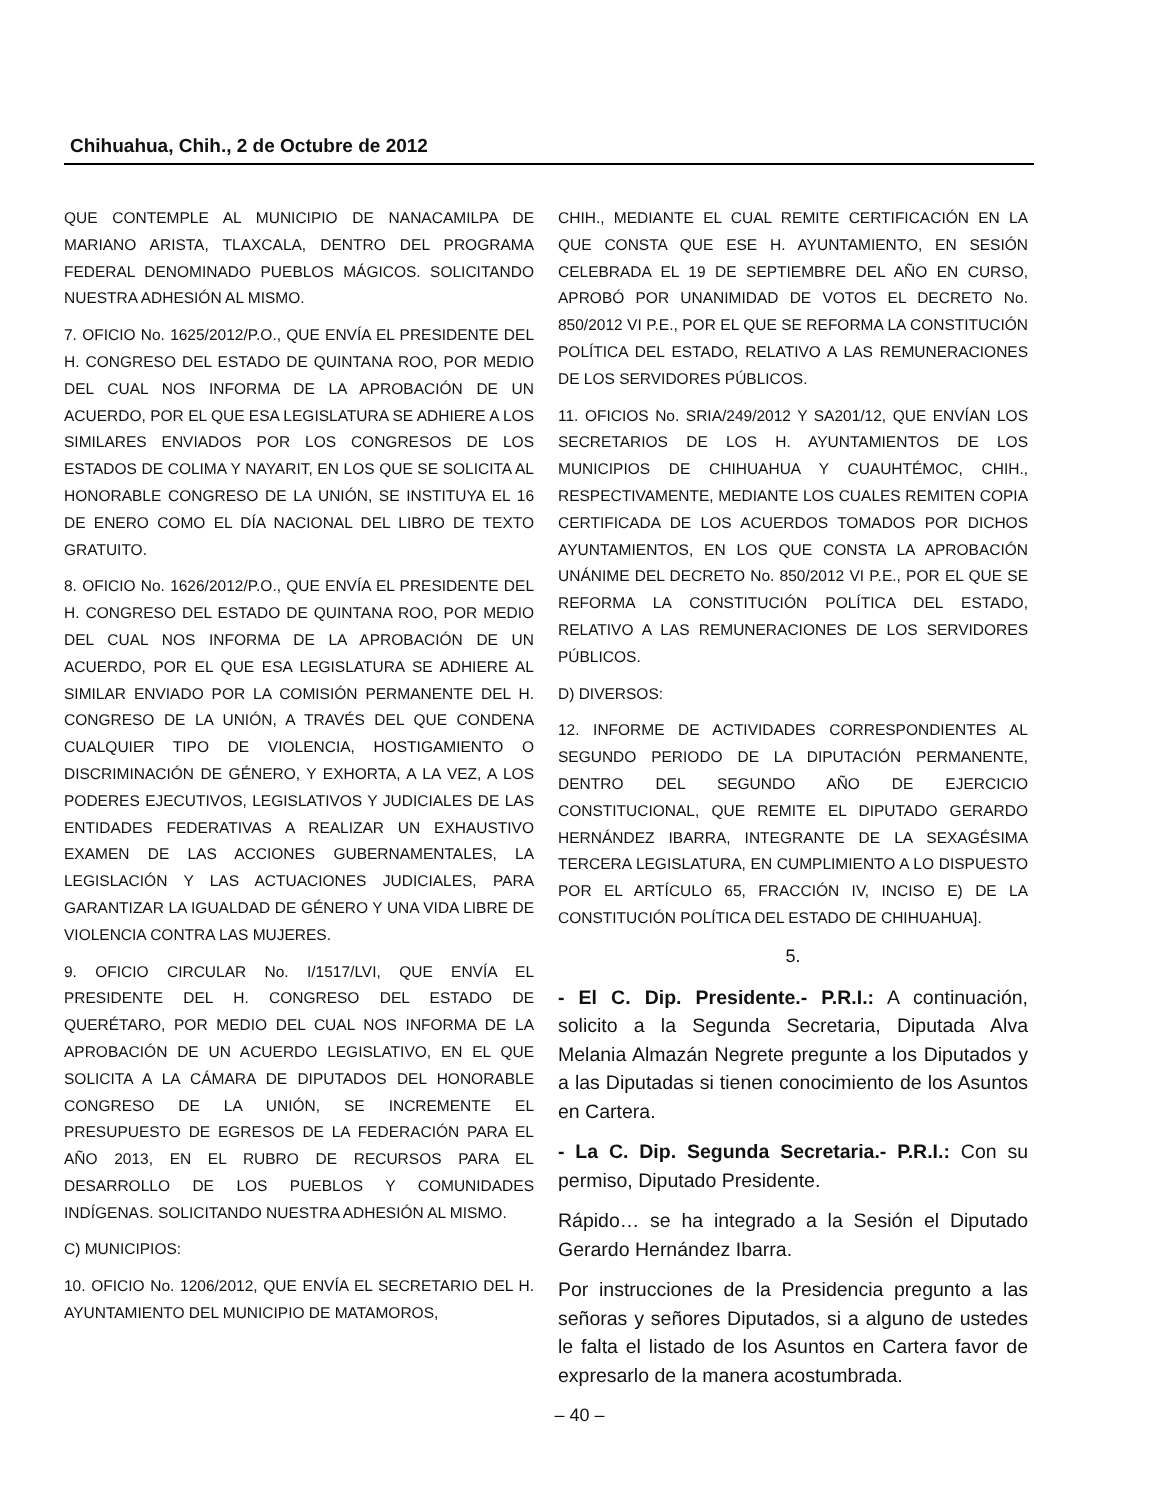Chihuahua, Chih., 2 de Octubre de 2012
QUE CONTEMPLE AL MUNICIPIO DE NANACAMILPA DE MARIANO ARISTA, TLAXCALA, DENTRO DEL PROGRAMA FEDERAL DENOMINADO PUEBLOS MÁGICOS. SOLICITANDO NUESTRA ADHESIÓN AL MISMO.
7. OFICIO No. 1625/2012/P.O., QUE ENVÍA EL PRESIDENTE DEL H. CONGRESO DEL ESTADO DE QUINTANA ROO, POR MEDIO DEL CUAL NOS INFORMA DE LA APROBACIÓN DE UN ACUERDO, POR EL QUE ESA LEGISLATURA SE ADHIERE A LOS SIMILARES ENVIADOS POR LOS CONGRESOS DE LOS ESTADOS DE COLIMA Y NAYARIT, EN LOS QUE SE SOLICITA AL HONORABLE CONGRESO DE LA UNIÓN, SE INSTITUYA EL 16 DE ENERO COMO EL DÍA NACIONAL DEL LIBRO DE TEXTO GRATUITO.
8. OFICIO No. 1626/2012/P.O., QUE ENVÍA EL PRESIDENTE DEL H. CONGRESO DEL ESTADO DE QUINTANA ROO, POR MEDIO DEL CUAL NOS INFORMA DE LA APROBACIÓN DE UN ACUERDO, POR EL QUE ESA LEGISLATURA SE ADHIERE AL SIMILAR ENVIADO POR LA COMISIÓN PERMANENTE DEL H. CONGRESO DE LA UNIÓN, A TRAVÉS DEL QUE CONDENA CUALQUIER TIPO DE VIOLENCIA, HOSTIGAMIENTO O DISCRIMINACIÓN DE GÉNERO, Y EXHORTA, A LA VEZ, A LOS PODERES EJECUTIVOS, LEGISLATIVOS Y JUDICIALES DE LAS ENTIDADES FEDERATIVAS A REALIZAR UN EXHAUSTIVO EXAMEN DE LAS ACCIONES GUBERNAMENTALES, LA LEGISLACIÓN Y LAS ACTUACIONES JUDICIALES, PARA GARANTIZAR LA IGUALDAD DE GÉNERO Y UNA VIDA LIBRE DE VIOLENCIA CONTRA LAS MUJERES.
9. OFICIO CIRCULAR No. I/1517/LVI, QUE ENVÍA EL PRESIDENTE DEL H. CONGRESO DEL ESTADO DE QUERÉTARO, POR MEDIO DEL CUAL NOS INFORMA DE LA APROBACIÓN DE UN ACUERDO LEGISLATIVO, EN EL QUE SOLICITA A LA CÁMARA DE DIPUTADOS DEL HONORABLE CONGRESO DE LA UNIÓN, SE INCREMENTE EL PRESUPUESTO DE EGRESOS DE LA FEDERACIÓN PARA EL AÑO 2013, EN EL RUBRO DE RECURSOS PARA EL DESARROLLO DE LOS PUEBLOS Y COMUNIDADES INDÍGENAS. SOLICITANDO NUESTRA ADHESIÓN AL MISMO.
C) MUNICIPIOS:
10. OFICIO No. 1206/2012, QUE ENVÍA EL SECRETARIO DEL H. AYUNTAMIENTO DEL MUNICIPIO DE MATAMOROS,
CHIH., MEDIANTE EL CUAL REMITE CERTIFICACIÓN EN LA QUE CONSTA QUE ESE H. AYUNTAMIENTO, EN SESIÓN CELEBRADA EL 19 DE SEPTIEMBRE DEL AÑO EN CURSO, APROBÓ POR UNANIMIDAD DE VOTOS EL DECRETO No. 850/2012 VI P.E., POR EL QUE SE REFORMA LA CONSTITUCIÓN POLÍTICA DEL ESTADO, RELATIVO A LAS REMUNERACIONES DE LOS SERVIDORES PÚBLICOS.
11. OFICIOS No. SRIA/249/2012 Y SA201/12, QUE ENVÍAN LOS SECRETARIOS DE LOS H. AYUNTAMIENTOS DE LOS MUNICIPIOS DE CHIHUAHUA Y CUAUHTÉMOC, CHIH., RESPECTIVAMENTE, MEDIANTE LOS CUALES REMITEN COPIA CERTIFICADA DE LOS ACUERDOS TOMADOS POR DICHOS AYUNTAMIENTOS, EN LOS QUE CONSTA LA APROBACIÓN UNÁNIME DEL DECRETO No. 850/2012 VI P.E., POR EL QUE SE REFORMA LA CONSTITUCIÓN POLÍTICA DEL ESTADO, RELATIVO A LAS REMUNERACIONES DE LOS SERVIDORES PÚBLICOS.
D) DIVERSOS:
12. INFORME DE ACTIVIDADES CORRESPONDIENTES AL SEGUNDO PERIODO DE LA DIPUTACIÓN PERMANENTE, DENTRO DEL SEGUNDO AÑO DE EJERCICIO CONSTITUCIONAL, QUE REMITE EL DIPUTADO GERARDO HERNÁNDEZ IBARRA, INTEGRANTE DE LA SEXAGÉSIMA TERCERA LEGISLATURA, EN CUMPLIMIENTO A LO DISPUESTO POR EL ARTÍCULO 65, FRACCIÓN IV, INCISO E) DE LA CONSTITUCIÓN POLÍTICA DEL ESTADO DE CHIHUAHUA].
5.
- El C. Dip. Presidente.- P.R.I.: A continuación, solicito a la Segunda Secretaria, Diputada Alva Melania Almazán Negrete pregunte a los Diputados y a las Diputadas si tienen conocimiento de los Asuntos en Cartera.
- La C. Dip. Segunda Secretaria.- P.R.I.: Con su permiso, Diputado Presidente.
Rápido… se ha integrado a la Sesión el Diputado Gerardo Hernández Ibarra.
Por instrucciones de la Presidencia pregunto a las señoras y señores Diputados, si a alguno de ustedes le falta el listado de los Asuntos en Cartera favor de expresarlo de la manera acostumbrada.
– 40 –